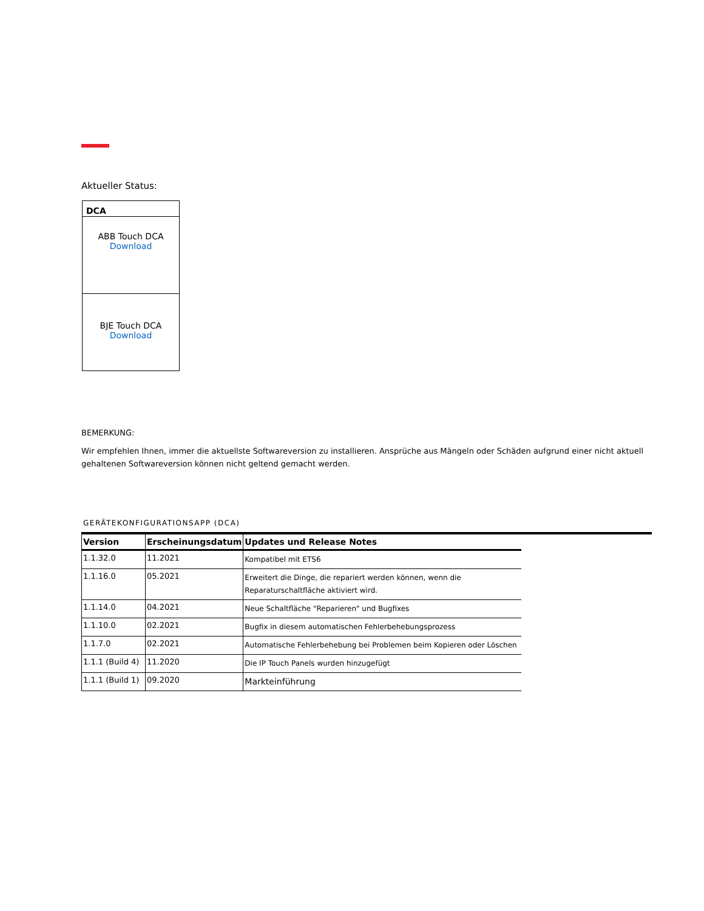Aktueller Status:
| DCA |
| --- |
| ABB Touch DCA Download |
| BJE Touch DCA Download |
BEMERKUNG:
Wir empfehlen Ihnen, immer die aktuellste Softwareversion zu installieren. Ansprüche aus Mängeln oder Schäden aufgrund einer nicht aktuell gehaltenen Softwareversion können nicht geltend gemacht werden.
GERÄTEKONFIGURATIONSAPP (DCA)
| Version | Erscheinungsdatum | Updates und Release Notes |
| --- | --- | --- |
| 1.1.32.0 | 11.2021 | Kompatibel mit ETS6 |
| 1.1.16.0 | 05.2021 | Erweitert die Dinge, die repariert werden können, wenn die Reparaturschaltfläche aktiviert wird. |
| 1.1.14.0 | 04.2021 | Neue Schaltfläche "Reparieren" und Bugfixes |
| 1.1.10.0 | 02.2021 | Bugfix in diesem automatischen Fehlerbehebungsprozess |
| 1.1.7.0 | 02.2021 | Automatische Fehlerbehebung bei Problemen beim Kopieren oder Löschen |
| 1.1.1 (Build 4) | 11.2020 | Die IP Touch Panels wurden hinzugefügt |
| 1.1.1 (Build 1) | 09.2020 | Markteinführung |